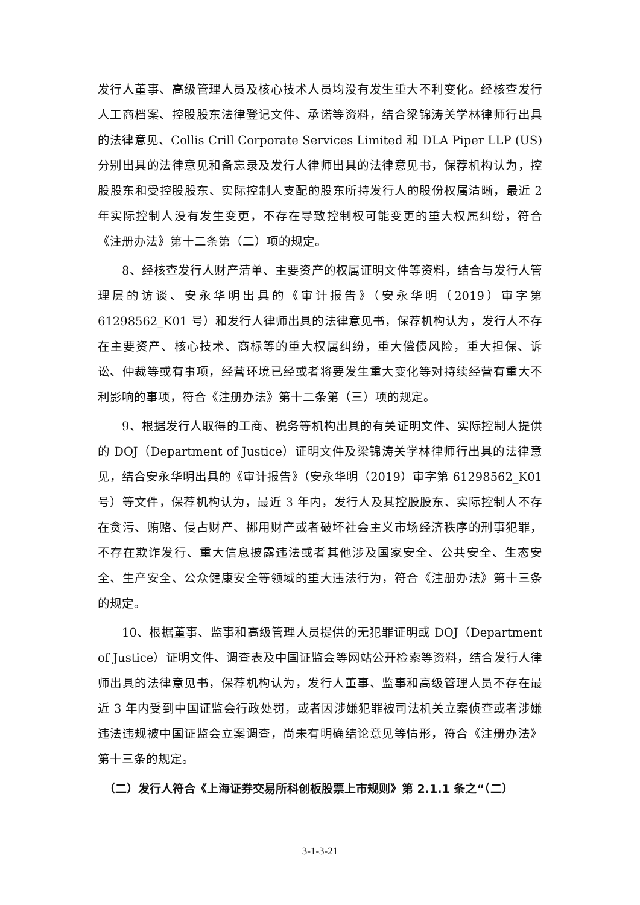发行人董事、高级管理人员及核心技术人员均没有发生重大不利变化。经核查发行人工商档案、控股股东法律登记文件、承诺等资料，结合梁锦涛关学林律师行出具的法律意见、Collis Crill Corporate Services Limited 和 DLA Piper LLP (US)分别出具的法律意见和备忘录及发行人律师出具的法律意见书，保荐机构认为，控股股东和受控股股东、实际控制人支配的股东所持发行人的股份权属清晰，最近 2 年实际控制人没有发生变更，不存在导致控制权可能变更的重大权属纠纷，符合《注册办法》第十二条第（二）项的规定。
8、经核查发行人财产清单、主要资产的权属证明文件等资料，结合与发行人管理层的访谈、安永华明出具的《审计报告》（安永华明（2019）审字第 61298562_K01 号）和发行人律师出具的法律意见书，保荐机构认为，发行人不存在主要资产、核心技术、商标等的重大权属纠纷，重大偿债风险，重大担保、诉讼、仲裁等或有事项，经营环境已经或者将要发生重大变化等对持续经营有重大不利影响的事项，符合《注册办法》第十二条第（三）项的规定。
9、根据发行人取得的工商、税务等机构出具的有关证明文件、实际控制人提供的 DOJ（Department of Justice）证明文件及梁锦涛关学林律师行出具的法律意见，结合安永华明出具的《审计报告》（安永华明（2019）审字第 61298562_K01 号）等文件，保荐机构认为，最近 3 年内，发行人及其控股股东、实际控制人不存在贪污、贿赂、侵占财产、挪用财产或者破坏社会主义市场经济秩序的刑事犯罪，不存在欺诈发行、重大信息披露违法或者其他涉及国家安全、公共安全、生态安全、生产安全、公众健康安全等领域的重大违法行为，符合《注册办法》第十三条的规定。
10、根据董事、监事和高级管理人员提供的无犯罪证明或 DOJ（Department of Justice）证明文件、调查表及中国证监会等网站公开检索等资料，结合发行人律师出具的法律意见书，保荐机构认为，发行人董事、监事和高级管理人员不存在最近 3 年内受到中国证监会行政处罚，或者因涉嫌犯罪被司法机关立案侦查或者涉嫌违法违规被中国证监会立案调查，尚未有明确结论意见等情形，符合《注册办法》第十三条的规定。
（二）发行人符合《上海证券交易所科创板股票上市规则》第 2.1.1 条之“（二）
3-1-3-21